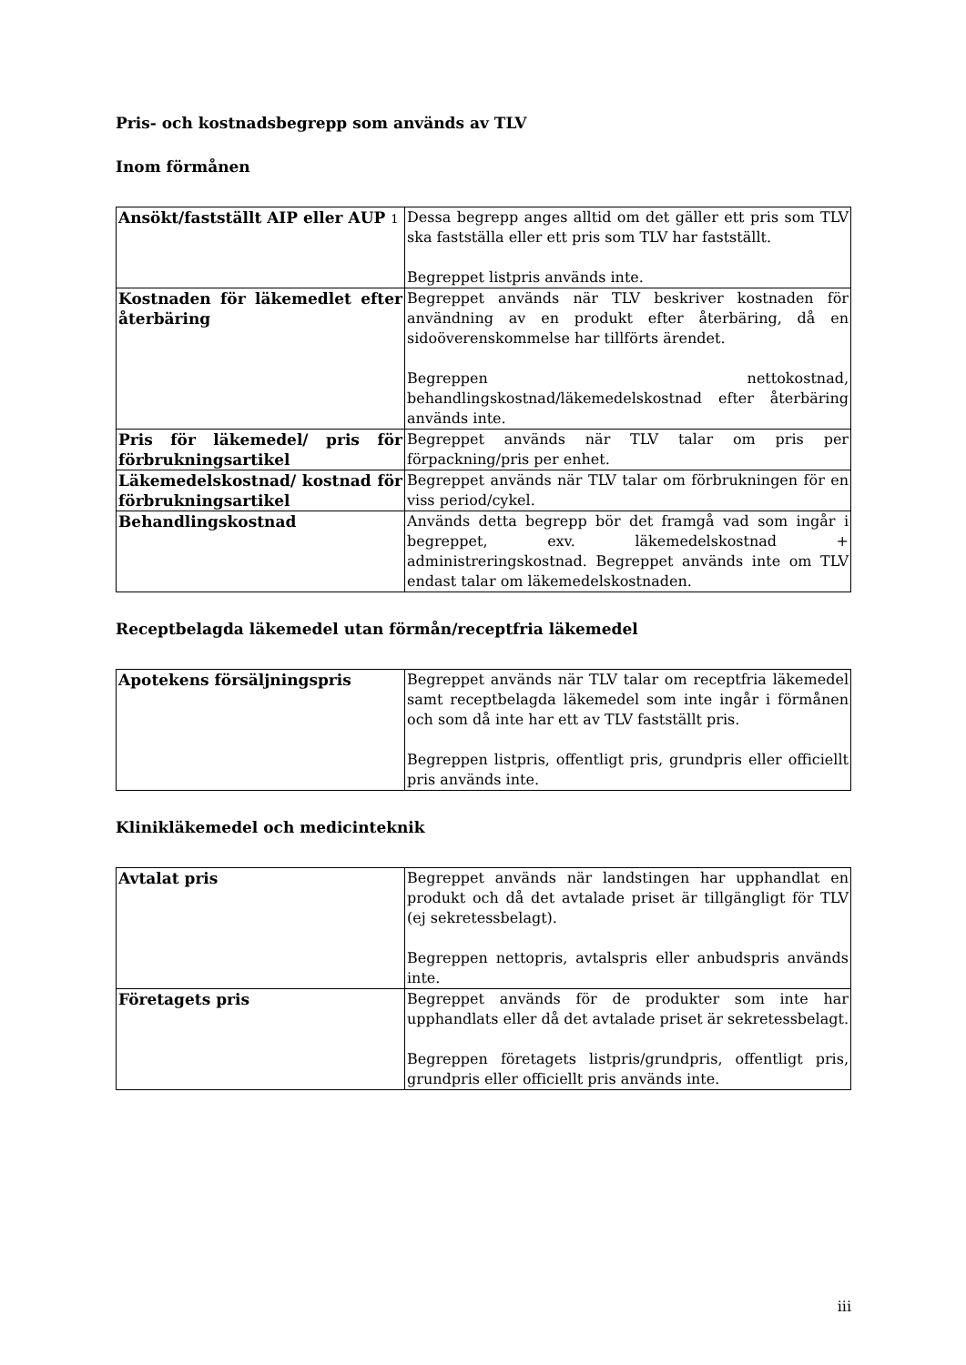Pris- och kostnadsbegrepp som används av TLV
Inom förmånen
| Ansökt/fastställt AIP eller AUP 1 | Dessa begrepp anges alltid om det gäller ett pris som TLV ska fastställa eller ett pris som TLV har fastställt. Begreppet listpris används inte. |
| Kostnaden för läkemedlet efter återbäring | Begreppet används när TLV beskriver kostnaden för användning av en produkt efter återbäring, då en sidoöverenskommelse har tillförts ärendet. Begreppen nettokostnad, behandlingskostnad/läkemedelskostnad efter återbäring används inte. |
| Pris för läkemedel/ pris för förbrukningsartikel | Begreppet används när TLV talar om pris per förpackning/pris per enhet. |
| Läkemedelskostnad/ kostnad för förbrukningsartikel | Begreppet används när TLV talar om förbrukningen för en viss period/cykel. |
| Behandlingskostnad | Används detta begrepp bör det framgå vad som ingår i begreppet, exv. läkemedelskostnad + administreringskostnad. Begreppet används inte om TLV endast talar om läkemedelskostnaden. |
Receptbelagda läkemedel utan förmån/receptfria läkemedel
| Apotekens försäljningspris | Begreppet används när TLV talar om receptfria läkemedel samt receptbelagda läkemedel som inte ingår i förmånen och som då inte har ett av TLV fastställt pris. Begreppen listpris, offentligt pris, grundpris eller officiellt pris används inte. |
Klinikläkemedel och medicinteknik
| Avtalat pris | Begreppet används när landstingen har upphandlat en produkt och då det avtalade priset är tillgängligt för TLV (ej sekretessbelagt). Begreppen nettopris, avtalspris eller anbudspris används inte. |
| Företagets pris | Begreppet används för de produkter som inte har upphandlats eller då det avtalade priset är sekretessbelagt. Begreppen företagets listpris/grundpris, offentligt pris, grundpris eller officiellt pris används inte. |
iii